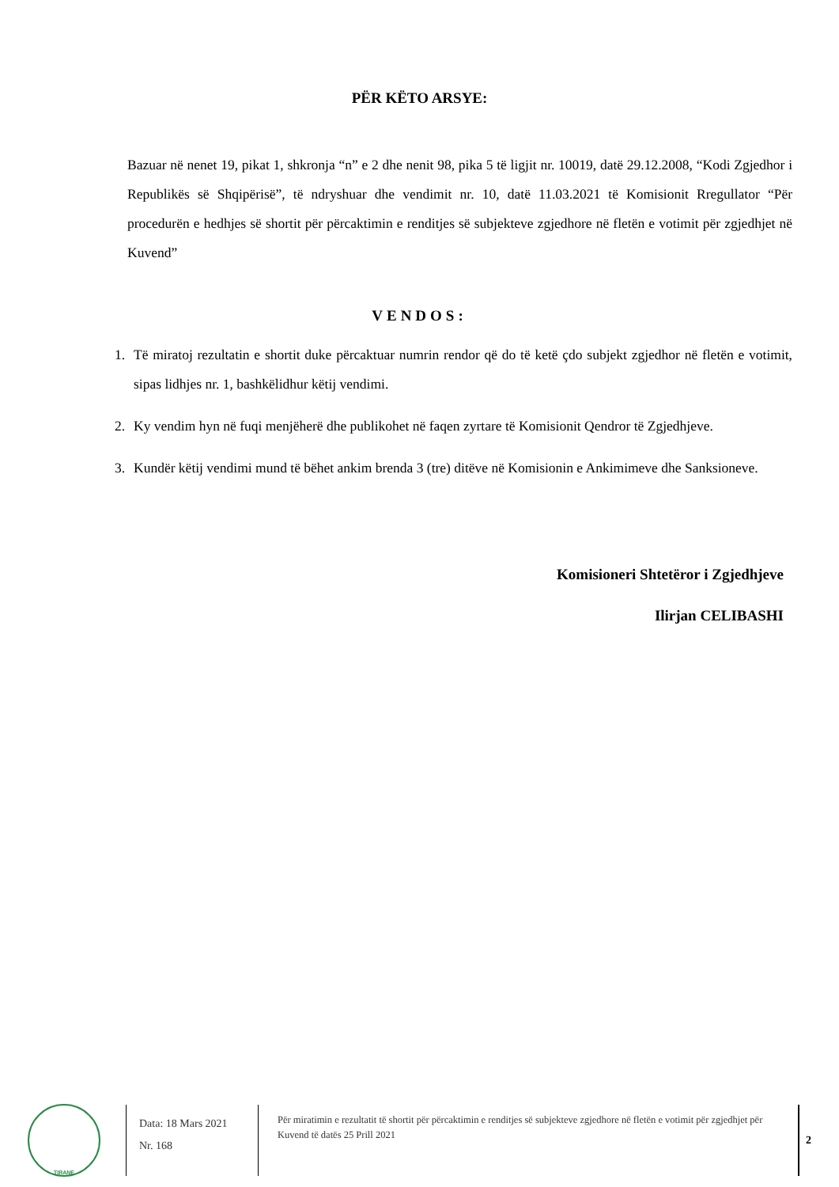PËR KËTO ARSYE:
Bazuar në nenet 19, pikat 1, shkronja “n” e 2 dhe nenit 98, pika 5 të ligjit nr. 10019, datë 29.12.2008, “Kodi Zgjedhor i Republikës së Shqipërisë”, të ndryshuar dhe vendimit nr. 10, datë 11.03.2021 të Komisionit Rregullator “Për procedurën e hedhjes së shortit për përcaktimin e renditjes së subjekteve zgjedhore në fletën e votimit për zgjedhjet në Kuvend”
VENDOS:
1. Të miratoj rezultatin e shortit duke përcaktuar numrin rendor që do të ketë çdo subjekt zgjedhor në fletën e votimit, sipas lidhjes nr. 1, bashkëlidhur këtij vendimi.
2. Ky vendim hyn në fuqi menjëherë dhe publikohet në faqen zyrtare të Komisionit Qendror të Zgjedhjeve.
3. Kundër këtij vendimi mund të bëhet ankim brenda 3 (tre) ditëve në Komisionin e Ankimimeve dhe Sanksioneve.
Komisioneri Shtetëror i Zgjedhjeve
Ilirjan CELIBASHI
TIRANE
Data: 18 Mars 2021
Nr. 168
Për miratimin e rezultatit të shortit për përcaktimin e renditjes së subjekteve zgjedhore në fletën e votimit për zgjedhjet për Kuvend të datës 25 Prill 2021
2